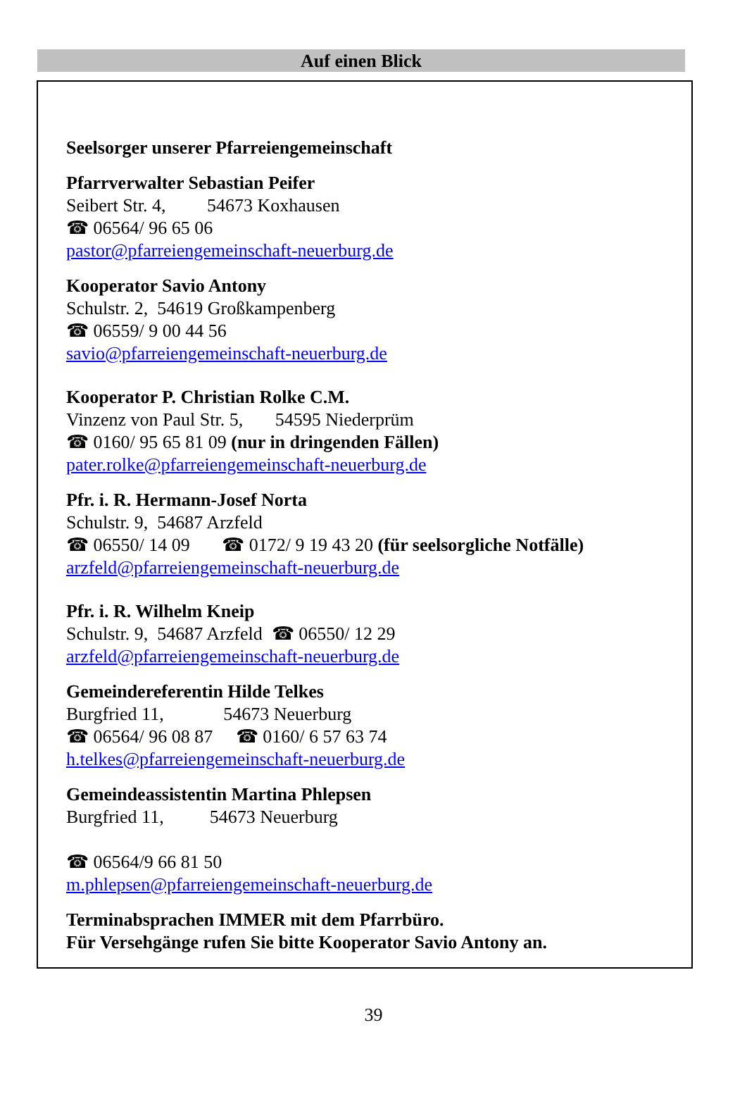Auf einen Blick
Seelsorger unserer Pfarreiengemeinschaft
Pfarrverwalter Sebastian Peifer
Seibert Str. 4, 54673 Koxhausen
☎ 06564/ 96 65 06
pastor@pfarreiengemeinschaft-neuerburg.de
Kooperator Savio Antony
Schulstr. 2, 54619 Großkampenberg
☎ 06559/ 9 00 44 56
savio@pfarreiengemeinschaft-neuerburg.de
Kooperator P. Christian Rolke C.M.
Vinzenz von Paul Str. 5, 54595 Niederprüm
☎ 0160/ 95 65 81 09 (nur in dringenden Fällen)
pater.rolke@pfarreiengemeinschaft-neuerburg.de
Pfr. i. R. Hermann-Josef Norta
Schulstr. 9, 54687 Arzfeld
☎ 06550/ 14 09 ☎ 0172/ 9 19 43 20 (für seelsorgliche Notfälle)
arzfeld@pfarreiengemeinschaft-neuerburg.de
Pfr. i. R. Wilhelm Kneip
Schulstr. 9, 54687 Arzfeld ☎ 06550/ 12 29
arzfeld@pfarreiengemeinschaft-neuerburg.de
Gemeindereferentin Hilde Telkes
Burgfried 11, 54673 Neuerburg
☎ 06564/ 96 08 87 ☎ 0160/ 6 57 63 74
h.telkes@pfarreiengemeinschaft-neuerburg.de
Gemeindeassistentin Martina Phlepsen
Burgfried 11, 54673 Neuerburg
☎ 06564/9 66 81 50
m.phlepsen@pfarreiengemeinschaft-neuerburg.de
Terminabsprachen IMMER mit dem Pfarrbüro.
Für Versehgänge rufen Sie bitte Kooperator Savio Antony an.
39